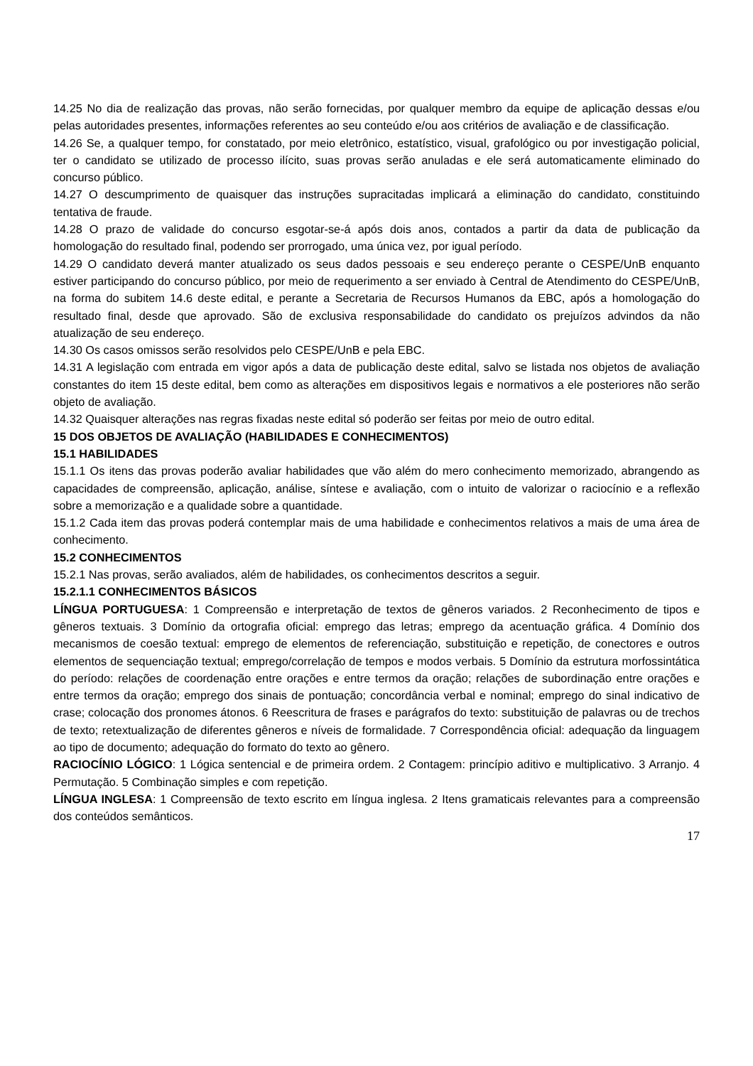14.25 No dia de realização das provas, não serão fornecidas, por qualquer membro da equipe de aplicação dessas e/ou pelas autoridades presentes, informações referentes ao seu conteúdo e/ou aos critérios de avaliação e de classificação.
14.26 Se, a qualquer tempo, for constatado, por meio eletrônico, estatístico, visual, grafológico ou por investigação policial, ter o candidato se utilizado de processo ilícito, suas provas serão anuladas e ele será automaticamente eliminado do concurso público.
14.27 O descumprimento de quaisquer das instruções supracitadas implicará a eliminação do candidato, constituindo tentativa de fraude.
14.28 O prazo de validade do concurso esgotar-se-á após dois anos, contados a partir da data de publicação da homologação do resultado final, podendo ser prorrogado, uma única vez, por igual período.
14.29 O candidato deverá manter atualizado os seus dados pessoais e seu endereço perante o CESPE/UnB enquanto estiver participando do concurso público, por meio de requerimento a ser enviado à Central de Atendimento do CESPE/UnB, na forma do subitem 14.6 deste edital, e perante a Secretaria de Recursos Humanos da EBC, após a homologação do resultado final, desde que aprovado. São de exclusiva responsabilidade do candidato os prejuízos advindos da não atualização de seu endereço.
14.30 Os casos omissos serão resolvidos pelo CESPE/UnB e pela EBC.
14.31 A legislação com entrada em vigor após a data de publicação deste edital, salvo se listada nos objetos de avaliação constantes do item 15 deste edital, bem como as alterações em dispositivos legais e normativos a ele posteriores não serão objeto de avaliação.
14.32 Quaisquer alterações nas regras fixadas neste edital só poderão ser feitas por meio de outro edital.
15 DOS OBJETOS DE AVALIAÇÃO (HABILIDADES E CONHECIMENTOS)
15.1 HABILIDADES
15.1.1 Os itens das provas poderão avaliar habilidades que vão além do mero conhecimento memorizado, abrangendo as capacidades de compreensão, aplicação, análise, síntese e avaliação, com o intuito de valorizar o raciocínio e a reflexão sobre a memorização e a qualidade sobre a quantidade.
15.1.2 Cada item das provas poderá contemplar mais de uma habilidade e conhecimentos relativos a mais de uma área de conhecimento.
15.2 CONHECIMENTOS
15.2.1 Nas provas, serão avaliados, além de habilidades, os conhecimentos descritos a seguir.
15.2.1.1 CONHECIMENTOS BÁSICOS
LÍNGUA PORTUGUESA: 1 Compreensão e interpretação de textos de gêneros variados. 2 Reconhecimento de tipos e gêneros textuais. 3 Domínio da ortografia oficial: emprego das letras; emprego da acentuação gráfica. 4 Domínio dos mecanismos de coesão textual: emprego de elementos de referenciação, substituição e repetição, de conectores e outros elementos de sequenciação textual; emprego/correlação de tempos e modos verbais. 5 Domínio da estrutura morfossintática do período: relações de coordenação entre orações e entre termos da oração; relações de subordinação entre orações e entre termos da oração; emprego dos sinais de pontuação; concordância verbal e nominal; emprego do sinal indicativo de crase; colocação dos pronomes átonos. 6 Reescritura de frases e parágrafos do texto: substituição de palavras ou de trechos de texto; retextualização de diferentes gêneros e níveis de formalidade. 7 Correspondência oficial: adequação da linguagem ao tipo de documento; adequação do formato do texto ao gênero.
RACIOCÍNIO LÓGICO: 1 Lógica sentencial e de primeira ordem. 2 Contagem: princípio aditivo e multiplicativo. 3 Arranjo. 4 Permutação. 5 Combinação simples e com repetição.
LÍNGUA INGLESA: 1 Compreensão de texto escrito em língua inglesa. 2 Itens gramaticais relevantes para a compreensão dos conteúdos semânticos.
17